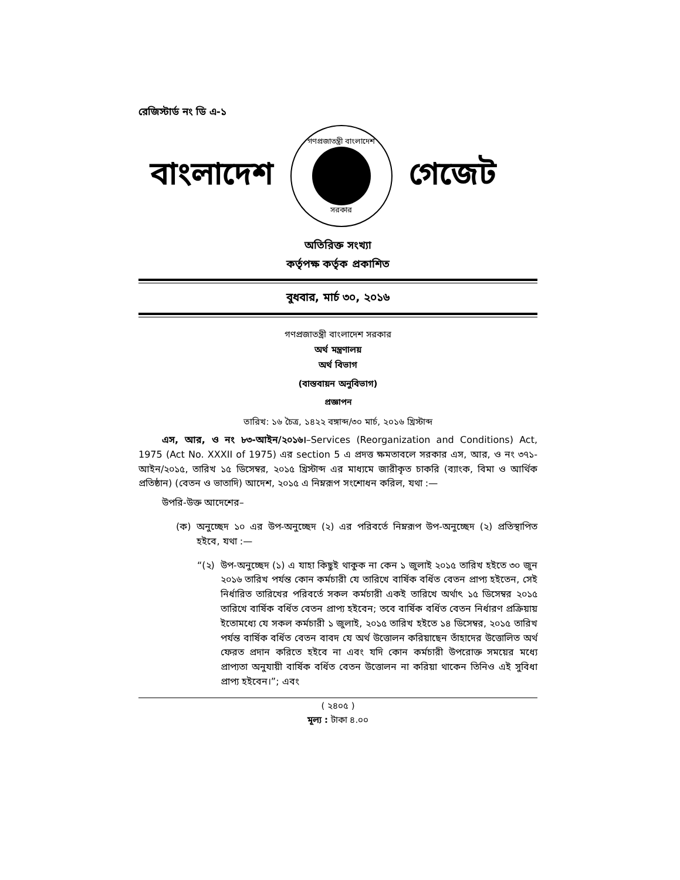রেজিস্টার্ড নং ডি এ-১
বাংলাদেশ
গণপ্রজাতন্ত্রী বাংলাদেশ
সরকার
গেজেট
অতিরিক্ত সংখ্যা
কর্তৃপক্ষ কর্তৃক প্রকাশিত
বুধবার, মার্চ ৩০, ২০১৬
গণপ্রজাতন্ত্রী বাংলাদেশ সরকার
অর্থ মন্ত্রণালয়
অর্থ বিভাগ
(বাস্তবায়ন অনুবিভাগ)
প্রজ্ঞাপন
তারিখ: ১৬ চৈত্র, ১৪২২ বঙ্গাব্দ/৩০ মার্চ, ২০১৬ খ্রিস্টাব্দ
এস, আর, ও নং ৮৩-আইন/২০১৬।–Services (Reorganization and Conditions) Act, 1975 (Act No. XXXII of 1975) এর section 5 এ প্রদত্ত ক্ষমতাবলে সরকার এস, আর, ও নং ৩৭১-আইন/২০১৫, তারিখ ১৫ ডিসেম্বর, ২০১৫ খ্রিস্টাব্দ এর মাধ্যমে জারীকৃত চাকরি (ব্যাংক, বিমা ও আর্থিক প্রতিষ্ঠান) (বেতন ও ভাতাদি) আদেশ, ২০১৫ এ নিম্নরূপ সংশোধন করিল, যথা :—
উপরি-উক্ত আদেশের–
(ক) অনুচ্ছেদ ১০ এর উপ-অনুচ্ছেদ (২) এর পরিবর্তে নিম্নরূপ উপ-অনুচ্ছেদ (২) প্রতিস্থাপিত হইবে, যথা :—
“(২) উপ-অনুচ্ছেদ (১) এ যাহা কিছুই থাকুক না কেন ১ জুলাই ২০১৫ তারিখ হইতে ৩০ জুন ২০১৬ তারিখ পর্যন্ত কোন কর্মচারী যে তারিখে বার্ষিক বর্ধিত বেতন প্রাপ্য হইতেন, সেই নির্ধারিত তারিখের পরিবর্তে সকল কর্মচারী একই তারিখে অর্থাৎ ১৫ ডিসেম্বর ২০১৫ তারিখে বার্ষিক বর্ধিত বেতন প্রাপ্য হইবেন; তবে বার্ষিক বর্ধিত বেতন নির্ধারণ প্রক্রিয়ায় ইতোমধ্যে যে সকল কর্মচারী ১ জুলাই, ২০১৫ তারিখ হইতে ১৪ ডিসেম্বর, ২০১৫ তারিখ পর্যন্ত বার্ষিক বর্ধিত বেতন বাবদ যে অর্থ উত্তোলন করিয়াছেন তাঁহাদের উত্তোলিত অর্থ ফেরত প্রদান করিতে হইবে না এবং যদি কোন কর্মচারী উপরোক্ত সময়ের মধ্যে প্রাপ্যতা অনুযায়ী বার্ষিক বর্ধিত বেতন উত্তোলন না করিয়া থাকেন তিনিও এই সুবিধা প্রাপ্য হইবেন।”; এবং
( ২৪০৫ )
মূল্য : টাকা ৪.০০